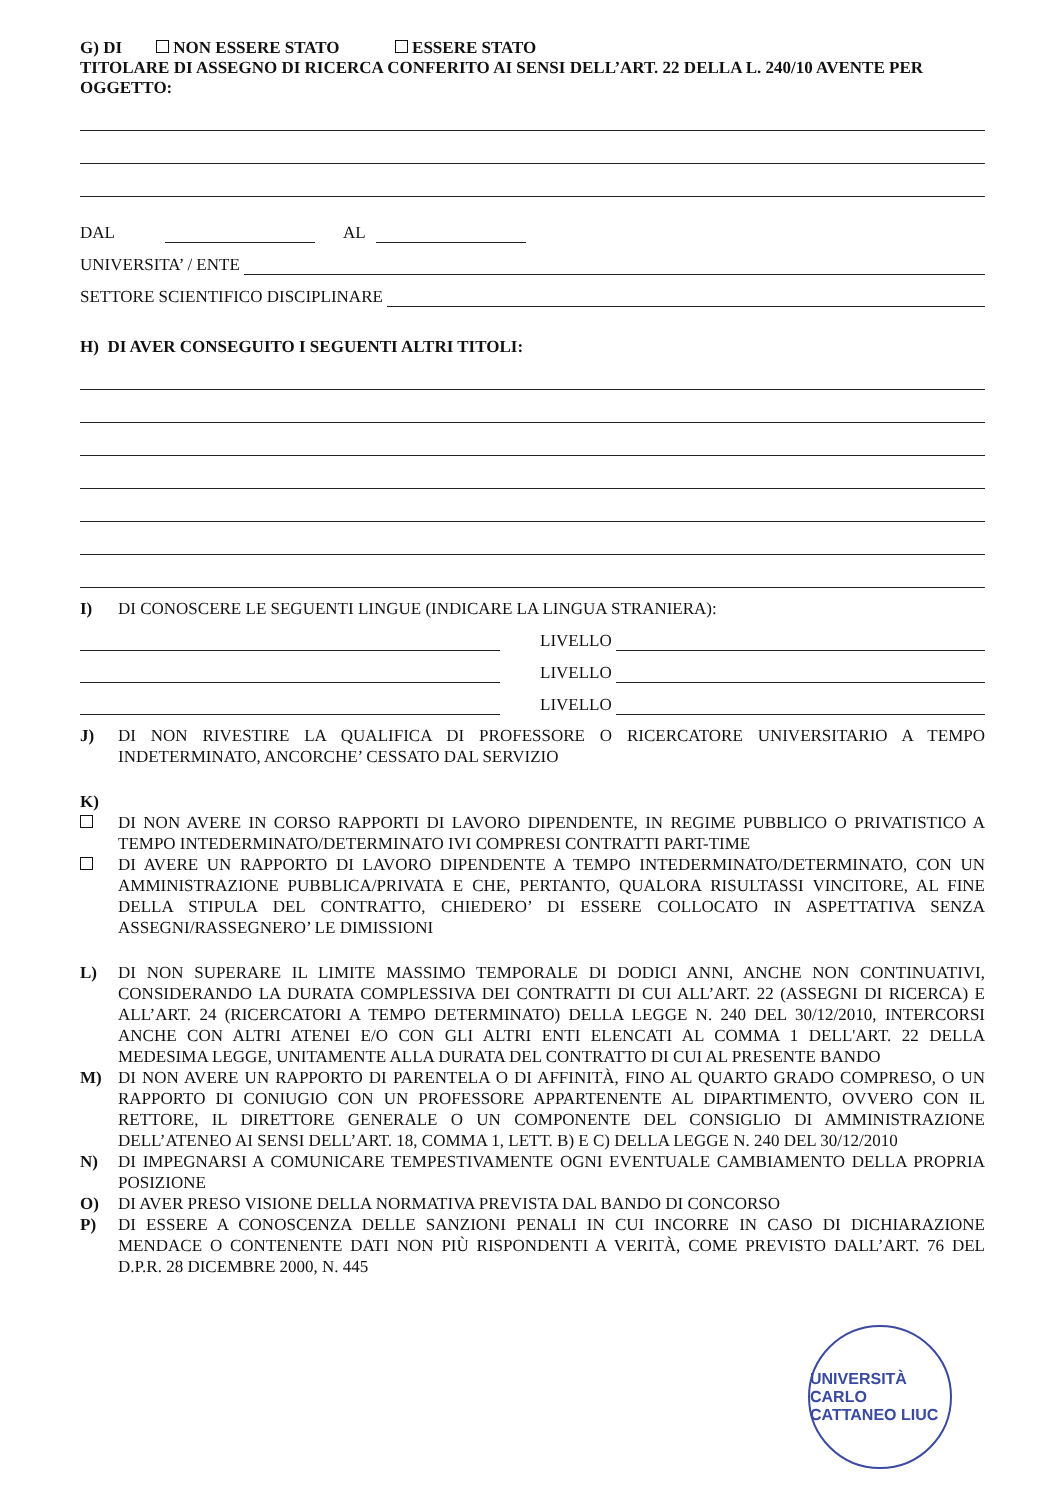G) DI NON ESSERE STATO ESSERE STATO
TITOLARE DI ASSEGNO DI RICERCA CONFERITO AI SENSI DELL’ART. 22 DELLA L. 240/10 AVENTE PER OGGETTO:
DAL AL
UNIVERSITA’ / ENTE
SETTORE SCIENTIFICO DISCIPLINARE
H) DI AVER CONSEGUITO I SEGUENTI ALTRI TITOLI:
I) DI CONOSCERE LE SEGUENTI LINGUE (INDICARE LA LINGUA STRANIERA):
LIVELLO
LIVELLO
LIVELLO
J) DI NON RIVESTIRE LA QUALIFICA DI PROFESSORE O RICERCATORE UNIVERSITARIO A TEMPO INDETERMINATO, ANCORCHE’ CESSATO DAL SERVIZIO
K)
DI NON AVERE IN CORSO RAPPORTI DI LAVORO DIPENDENTE, IN REGIME PUBBLICO O PRIVATISTICO A TEMPO INTEDERMINATO/DETERMINATO IVI COMPRESI CONTRATTI PART-TIME
DI AVERE UN RAPPORTO DI LAVORO DIPENDENTE A TEMPO INTEDERMINATO/DETERMINATO, CON UN AMMINISTRAZIONE PUBBLICA/PRIVATA E CHE, PERTANTO, QUALORA RISULTASSI VINCITORE, AL FINE DELLA STIPULA DEL CONTRATTO, CHIEDERO’ DI ESSERE COLLOCATO IN ASPETTATIVA SENZA ASSEGNI/RASSEGNERO’ LE DIMISSIONI
L) DI NON SUPERARE IL LIMITE MASSIMO TEMPORALE DI DODICI ANNI, ANCHE NON CONTINUATIVI, CONSIDERANDO LA DURATA COMPLESSIVA DEI CONTRATTI DI CUI ALL’ART. 22 (ASSEGNI DI RICERCA) E ALL’ART. 24 (RICERCATORI A TEMPO DETERMINATO) DELLA LEGGE N. 240 DEL 30/12/2010, INTERCORSI ANCHE CON ALTRI ATENEI E/O CON GLI ALTRI ENTI ELENCATI AL COMMA 1 DELL'ART. 22 DELLA MEDESIMA LEGGE, UNITAMENTE ALLA DURATA DEL CONTRATTO DI CUI AL PRESENTE BANDO
M) DI NON AVERE UN RAPPORTO DI PARENTELA O DI AFFINITÀ, FINO AL QUARTO GRADO COMPRESO, O UN RAPPORTO DI CONIUGIO CON UN PROFESSORE APPARTENENTE AL DIPARTIMENTO, OVVERO CON IL RETTORE, IL DIRETTORE GENERALE O UN COMPONENTE DEL CONSIGLIO DI AMMINISTRAZIONE DELL’ATENEO AI SENSI DELL’ART. 18, COMMA 1, LETT. B) E C) DELLA LEGGE N. 240 DEL 30/12/2010
N) DI IMPEGNARSI A COMUNICARE TEMPESTIVAMENTE OGNI EVENTUALE CAMBIAMENTO DELLA PROPRIA POSIZIONE
O) DI AVER PRESO VISIONE DELLA NORMATIVA PREVISTA DAL BANDO DI CONCORSO
P) DI ESSERE A CONOSCENZA DELLE SANZIONI PENALI IN CUI INCORRE IN CASO DI DICHIARAZIONE MENDACE O CONTENENTE DATI NON PIÙ RISPONDENTI A VERITÀ, COME PREVISTO DALL’ART. 76 DEL D.P.R. 28 DICEMBRE 2000, N. 445
UNIVERSITÀ CARLO CATTANEO LIUC